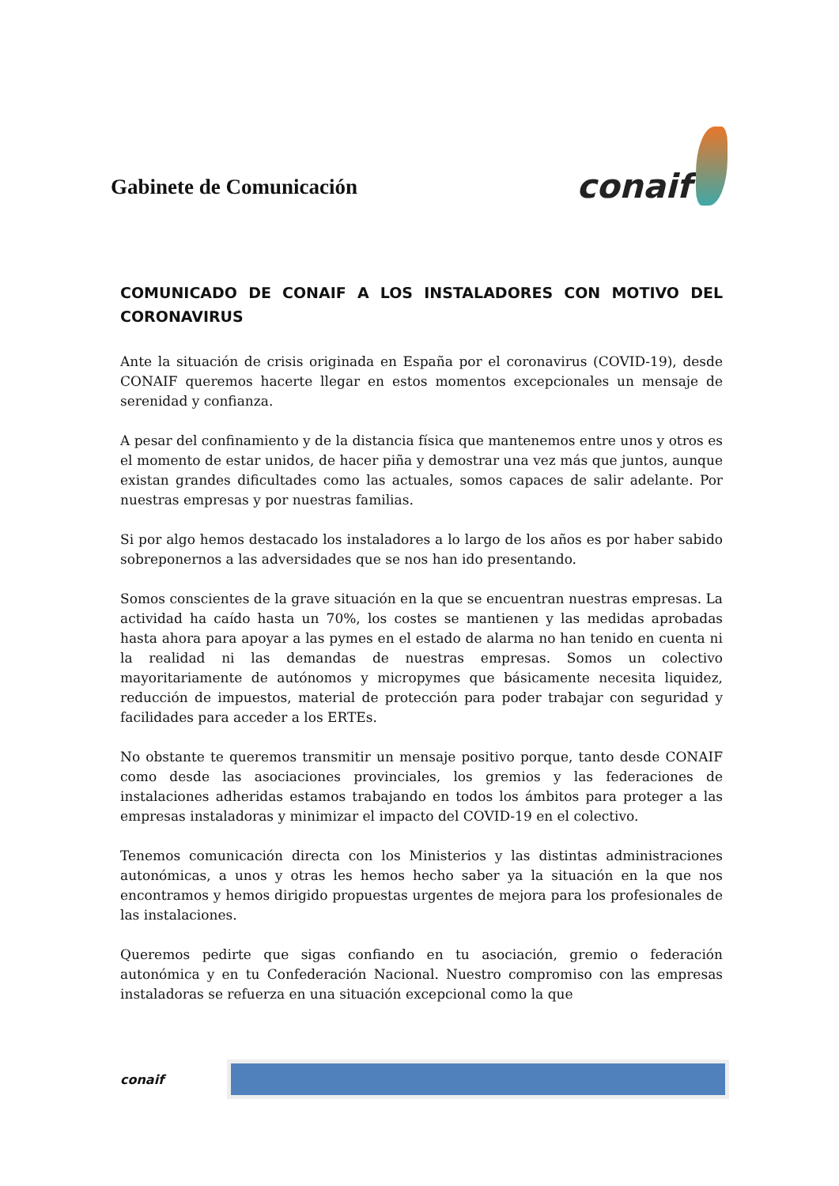Gabinete de Comunicación
conaif
COMUNICADO DE CONAIF A LOS INSTALADORES CON MOTIVO DEL CORONAVIRUS
Ante la situación de crisis originada en España por el coronavirus (COVID-19), desde CONAIF queremos hacerte llegar en estos momentos excepcionales un mensaje de serenidad y confianza.
A pesar del confinamiento y de la distancia física que mantenemos entre unos y otros es el momento de estar unidos, de hacer piña y demostrar una vez más que juntos, aunque existan grandes dificultades como las actuales, somos capaces de salir adelante. Por nuestras empresas y por nuestras familias.
Si por algo hemos destacado los instaladores a lo largo de los años es por haber sabido sobreponernos a las adversidades que se nos han ido presentando.
Somos conscientes de la grave situación en la que se encuentran nuestras empresas. La actividad ha caído hasta un 70%, los costes se mantienen y las medidas aprobadas hasta ahora para apoyar a las pymes en el estado de alarma no han tenido en cuenta ni la realidad ni las demandas de nuestras empresas. Somos un colectivo mayoritariamente de autónomos y micropymes que básicamente necesita liquidez, reducción de impuestos, material de protección para poder trabajar con seguridad y facilidades para acceder a los ERTEs.
No obstante te queremos transmitir un mensaje positivo porque, tanto desde CONAIF como desde las asociaciones provinciales, los gremios y las federaciones de instalaciones adheridas estamos trabajando en todos los ámbitos para proteger a las empresas instaladoras y minimizar el impacto del COVID-19 en el colectivo.
Tenemos comunicación directa con los Ministerios y las distintas administraciones autonómicas, a unos y otras les hemos hecho saber ya la situación en la que nos encontramos y hemos dirigido propuestas urgentes de mejora para los profesionales de las instalaciones.
Queremos pedirte que sigas confiando en tu asociación, gremio o federación autonómica y en tu Confederación Nacional. Nuestro compromiso con las empresas instaladoras se refuerza en una situación excepcional como la que
conaif